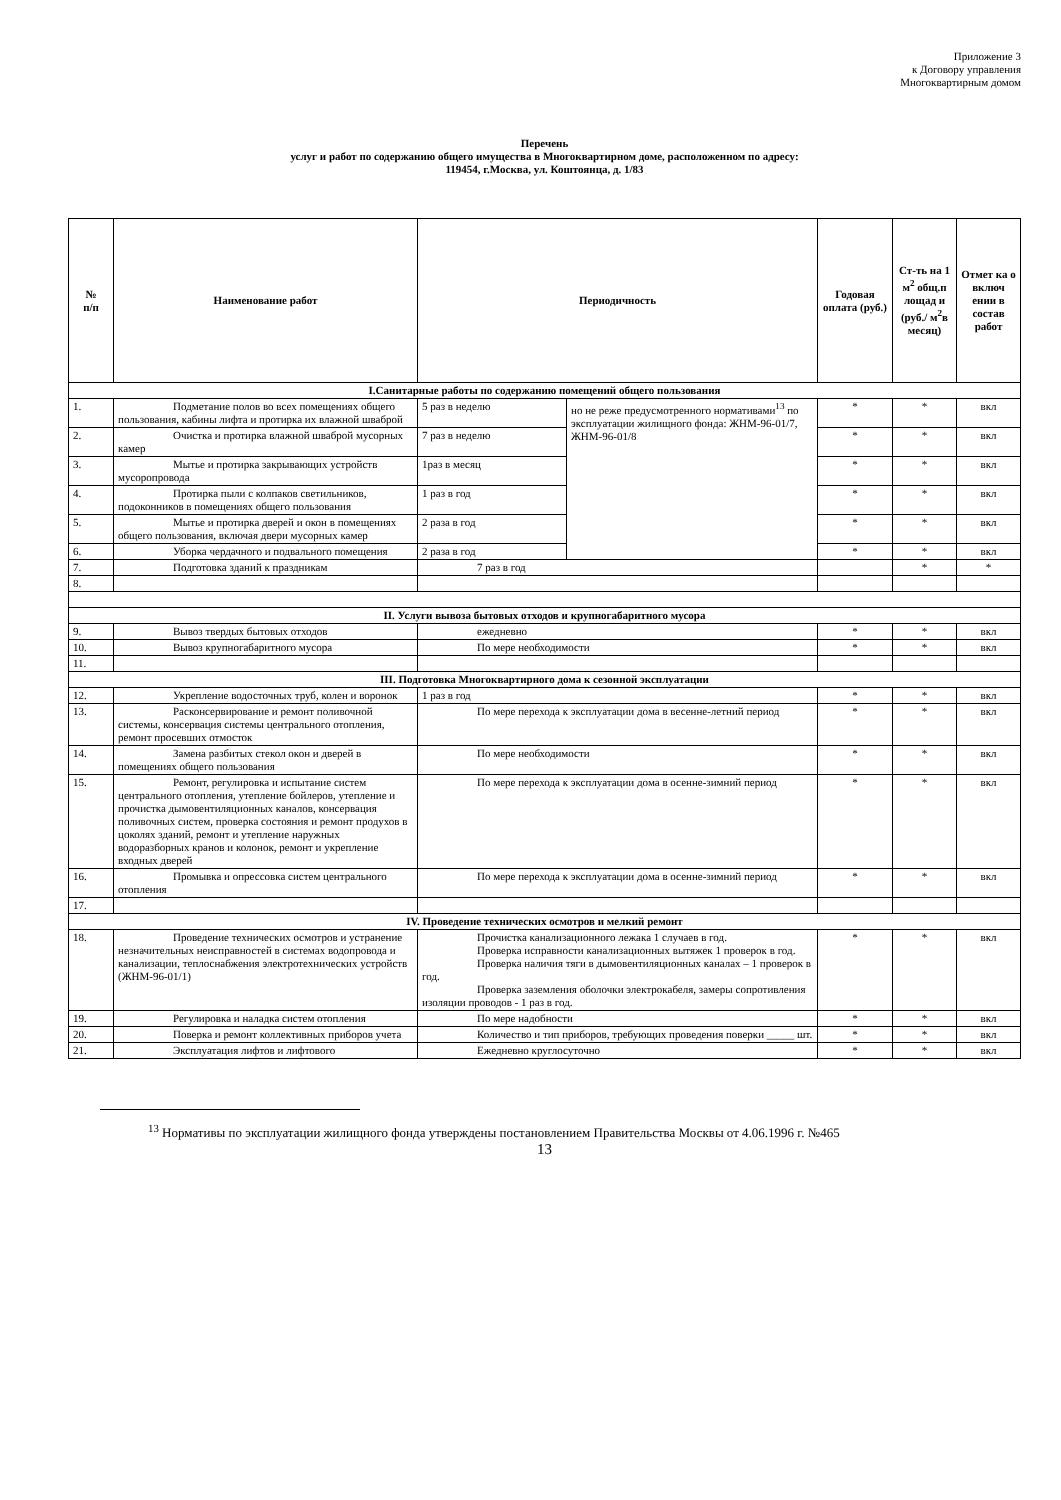Приложение 3
к Договору управления
Многоквартирным домом
Перечень
услуг и работ по содержанию общего имущества в Многоквартирном доме, расположенном по адресу:
119454, г.Москва, ул. Коштоянца, д. 1/83
| № п/п | Наименование работ | Периодичность | | Годовая оплата (руб.) | Ст-ть на 1 м<sup>2</sup> общ.п лощад и (руб./ м<sup>2</sup>в месяц) | Отмет ка о включ ении в состав работ |
| --- | --- | --- | --- | --- | --- | --- |
| I.Санитарные работы по содержанию помещений общего пользования | | | | | | |
| 1. | Подметание полов во всех помещениях общего пользования, кабины лифта и протирка их влажной шваброй | 5 раз в неделю | но не реже предусмотренного нормативами<sup>13</sup> по эксплуатации жилищного фонда: ЖНМ-96-01/7, ЖНМ-96-01/8 | * | * | вкл |
| 2. | Очистка и протирка влажной шваброй мусорных камер | 7 раз в неделю | | * | * | вкл |
| 3. | Мытье и протирка закрывающих устройств мусоропровода | 1раз в месяц | | * | * | вкл |
| 4. | Протирка пыли с колпаков светильников, подоконников в помещениях общего пользования | 1 раз в год | | * | * | вкл |
| 5. | Мытье и протирка дверей и окон в помещениях общего пользования, включая двери мусорных камер | 2 раза в год | | * | * | вкл |
| 6. | Уборка чердачного и подвального помещения | 2 раза в год | | * | * | вкл |
| 7. | Подготовка зданий к праздникам | 7 раз в год | | | * | * |
| 8. | | | | | | |
| II. Услуги вывоза бытовых отходов и крупногабаритного мусора | | | | | | |
| 9. | Вывоз твердых бытовых отходов | ежедневно | | * | * | вкл |
| 10. | Вывоз крупногабаритного мусора | По мере необходимости | | * | * | вкл |
| 11. | | | | | | |
| III. Подготовка Многоквартирного дома к сезонной эксплуатации | | | | | | |
| 12. | Укрепление водосточных труб, колен и воронок | 1 раз в год | | * | * | вкл |
| 13. | Расконсервирование и ремонт поливочной системы, консервация системы центрального отопления, ремонт просевших отмосток | По мере перехода к эксплуатации дома в весенне-летний период | | * | * | вкл |
| 14. | Замена разбитых стекол окон и дверей в помещениях общего пользования | По мере необходимости | | * | * | вкл |
| 15. | Ремонт, регулировка и испытание систем центрального отопления, утепление бойлеров, утепление и прочистка дымовентиляционных каналов, консервация поливочных систем, проверка состояния и ремонт продухов в цоколях зданий, ремонт и утепление наружных водоразборных кранов и колонок, ремонт и укрепление входных дверей | По мере перехода к эксплуатации дома в осенне-зимний период | | * | * | вкл |
| 16. | Промывка и опрессовка систем центрального отопления | По мере перехода к эксплуатации дома в осенне-зимний период | | * | * | вкл |
| 17. | | | | | | |
| IV. Проведение технических осмотров и мелкий ремонт | | | | | | |
| 18. | Проведение технических осмотров и устранение незначительных неисправностей в системах водопровода и канализации, теплоснабжения электротехнических устройств (ЖНМ-96-01/1) | Прочистка канализационного лежака 1 случаев в год. Проверка исправности канализационных вытяжек 1 проверок в год. Проверка наличия тяги в дымовентиляционных каналах – 1 проверок в год. Проверка заземления оболочки электрокабеля, замеры сопротивления изоляции проводов - 1 раз в год. | | * | * | вкл |
| 19. | Регулировка и наладка систем отопления | По мере надобности | | * | * | вкл |
| 20. | Поверка и ремонт коллективных приборов учета | Количество и тип приборов, требующих проведения поверки _____ шт. | | * | * | вкл |
| 21. | Эксплуатация лифтов и лифтового | Ежедневно круглосуточно | | * | * | вкл |
<sup>13</sup> Нормативы по эксплуатации жилищного фонда утверждены постановлением Правительства Москвы от 4.06.1996 г. №465
13